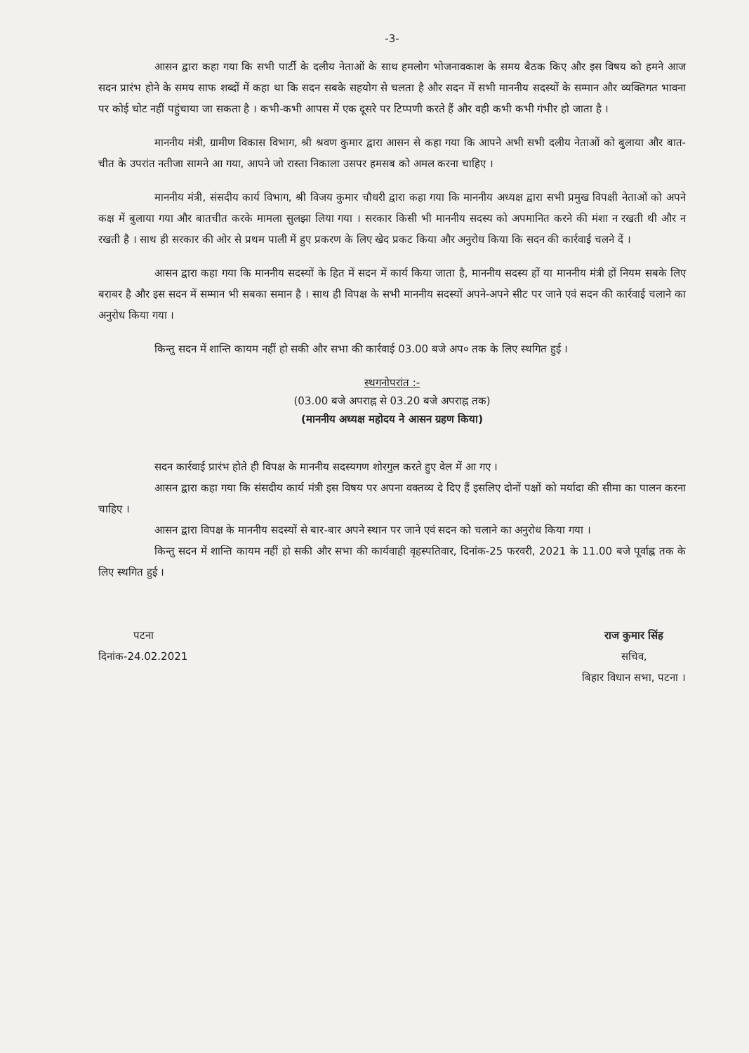-3-
आसन द्वारा कहा गया कि सभी पार्टी के दलीय नेताओं के साथ हमलोग भोजनावकाश के समय बैठक किए और इस विषय को हमने आज सदन प्रारंभ होने के समय साफ शब्दों में कहा था कि सदन सबके सहयोग से चलता है और सदन में सभी माननीय सदस्यों के सम्मान और व्यक्तिगत भावना पर कोई चोट नहीं पहुंचाया जा सकता है । कभी-कभी आपस में एक दूसरे पर टिप्पणी करते हैं और वही कभी कभी गंभीर हो जाता है ।
माननीय मंत्री, ग्रामीण विकास विभाग, श्री श्रवण कुमार द्वारा आसन से कहा गया कि आपने अभी सभी दलीय नेताओं को बुलाया और बात-चीत के उपरांत नतीजा सामने आ गया, आपने जो रास्ता निकाला उसपर हमसब को अमल करना चाहिए ।
माननीय मंत्री, संसदीय कार्य विभाग, श्री विजय कुमार चौधरी द्वारा कहा गया कि माननीय अध्यक्ष द्वारा सभी प्रमुख विपक्षी नेताओं को अपने कक्ष में बुलाया गया और बातचीत करके मामला सुलझा लिया गया । सरकार किसी भी माननीय सदस्य को अपमानित करने की मंशा न रखती थी और न रखती है । साथ ही सरकार की ओर से प्रथम पाली में हुए प्रकरण के लिए खेद प्रकट किया और अनुरोध किया कि सदन की कार्रवाई चलने दें ।
आसन द्वारा कहा गया कि माननीय सदस्यों के हित में सदन में कार्य किया जाता है, माननीय सदस्य हों या माननीय मंत्री हों नियम सबके लिए बराबर है और इस सदन में सम्मान भी सबका समान है । साथ ही विपक्ष के सभी माननीय सदस्यों अपने-अपने सीट पर जाने एवं सदन की कार्रवाई चलाने का अनुरोध किया गया ।
किन्तु सदन में शान्ति कायम नहीं हो सकी और सभा की कार्रवाई 03.00 बजे अप० तक के लिए स्थगित हुई ।
स्थगनोपरांत :-
(03.00 बजे अपराह्न से 03.20 बजे अपराह्न तक)
(माननीय अध्यक्ष महोदय ने आसन ग्रहण किया)
सदन कार्रवाई प्रारंभ होते ही विपक्ष के माननीय सदस्यगण शोरगुल करते हुए वेल में आ गए ।
आसन द्वारा कहा गया कि संसदीय कार्य मंत्री इस विषय पर अपना वक्तव्य दे दिए हैं इसलिए दोनों पक्षों को मर्यादा की सीमा का पालन करना चाहिए ।
आसन द्वारा विपक्ष के माननीय सदस्यों से बार-बार अपने स्थान पर जाने एवं सदन को चलाने का अनुरोध किया गया ।
किन्तु सदन में शान्ति कायम नहीं हो सकी और सभा की कार्यवाही वृहस्पतिवार, दिनांक-25 फरवरी, 2021 के 11.00 बजे पूर्वाह्न तक के लिए स्थगित हुई ।
पटना
दिनांक-24.02.2021
राज कुमार सिंह
सचिव,
बिहार विधान सभा, पटना ।